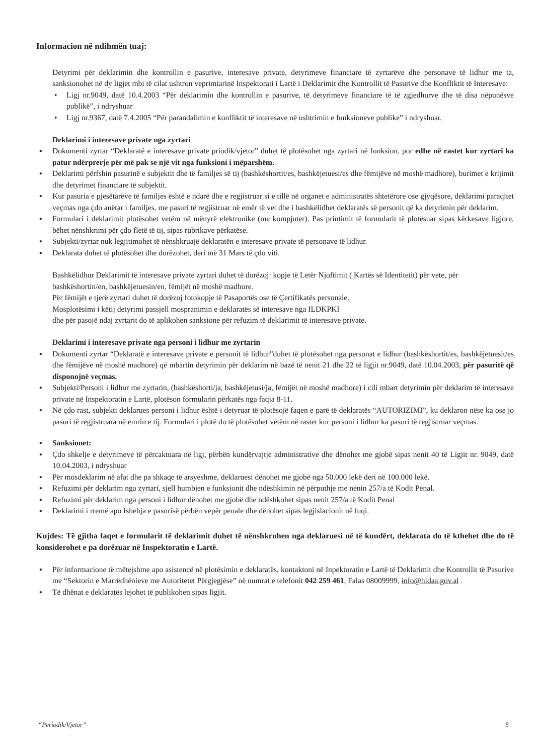Informacion në ndihmën tuaj:
Detyrimi për deklarimin dhe kontrollin e pasurive, interesave private, detyrimeve financiare të zyrtarëve dhe personave të lidhur me ta, sanksionohet në dy ligjet mbi të cilat ushtron veprimtarinë Inspektorati i Lartë i Deklarimit dhe Kontrollit të Pasurive dhe Konfliktit të Interesave:
• Ligj nr.9049, datë 10.4.2003 “Për deklarimin dhe kontrollin e pasurive, të detyrimeve financiare të të zgjedhurve dhe të disa nëpunësve publikë”, i ndryshuar
• Ligj nr.9367, datë 7.4.2005 “Për parandalimin e konfliktit të interesave në ushtrimin e funksioneve publike” i ndryshuar.
Deklarimi i interesave private nga zyrtari
▪ Dokumenti zyrtar “Deklaratë e interesave private priodik/vjetor” duhet të plotësohet nga zyrtari në funksion, por edhe në rastet kur zyrtari ka patur ndërprerje për më pak se një vit nga funksioni i mëparshëm.
▪ Deklarimi përfshin pasurinë e subjektit dhe të familjes së tij (bashkëshortit/es, bashkëjetuesi/es dhe fëmijëve në moshë madhore), burimet e krijimit dhe detyrimet financiare të subjektit.
▪ Kur pasuria e pjesëtarëve të familjes është e ndarë dhe e regjistruar si e tillë në organet e administratës shtetërore ose gjyqësore, deklarimi paraqitet veçmas nga çdo anëtar i familjes, me pasuri të regjistruar në emër të vet dhe i bashkëlidhet deklaratës së personit që ka detyrimin për deklarim.
▪ Formulari i deklarimit plotësohet vetëm në mënyrë elektronike (me kompjuter). Pas printimit të formularit të plotësuar sipas kërkesave ligjore, bëhet nënshkrimi për çdo fletë të tij, sipas rubrikave përkatëse.
▪ Subjekti/zyrtar nuk legjitimohet të nënshkruajë deklaratën e interesave private të personave të lidhur.
▪ Deklarata duhet të plotësohet dhe dorëzohet, deri më 31 Mars të çdo viti.
Bashkëlidhur Deklarimit të interesave private zyrtari duhet të dorëzoj: kopje të Letër Njoftimit ( Kartës së Identitetit) për vete, për bashkëshortin/en, bashkëjetuesin/en, fëmijët në moshë madhore.
Për fëmijët e tjerë zyrtari duhet të dorëzoj fotokopje të Pasaportës ose të Çertifikatës personale.
Mosplotësimi i këtij detyrimi passjell mospranimin e deklaratës së interesave nga ILDKPKI
dhe për pasojë ndaj zyrtarit do të aplikohen sanksione për refuzim të deklarimit të interesave private.
Deklarimi i interesave private nga personi i lidhur me zyrtarin
▪ Dokumenti zyrtar “Deklaratë e interesave private e personit të lidhur”duhet të plotësohet nga personat e lidhur (bashkëshortit/es, bashkëjetuesit/es dhe fëmijëve në moshë madhore) që mbartin detyrimin për deklarim në bazë të nenit 21 dhe 22 të ligjit nr.9049, datë 10.04.2003, për pasuritë që disponojnë veçmas.
▪ Subjekti/Personi i lidhur me zyrtarin, (bashkëshorti/ja, bashkëjetusi/ja, fëmijët në moshë madhore) i cili mbart detyrimin për deklarim të interesave private në Inspektoratin e Lartë, plotëson formularin përkatës nga faqja 8-11.
▪ Në çdo rast, subjekti deklarues personi i lidhur është i detyruar të plotësojë faqen e parë të deklaratës “AUTORIZIMI”, ku deklaron nëse ka ose jo pasuri të regjistruara në emrin e tij. Formulari i plotë do të plotësohet vetëm në rastet kur personi i lidhur ka pasuri të regjistruar veçmas.
▪ Sanksionet:
▪ Çdo shkelje e detyrimeve të përcaktuara në ligj, përbën kundërvajtje administrative dhe dënohet me gjobë sipas nenit 40 të Ligjit nr. 9049, datë 10.04.2003, i ndryshuar
▪ Për mosdeklarim në afat dhe pa shkaqe të arsyeshme, deklaruesi dënohet me gjobë nga 50.000 lekë deri në 100.000 lekë.
▪ Refuzimi për deklarim nga zyrtari, sjell humbjen e funksionit dhe ndëshkimin në përputhje me nenin 257/a të Kodit Penal.
▪ Refuzimi për deklarim nga personi i lidhur dënohet me gjobë dhe ndëshkohet sipas nenit 257/a të Kodit Penal
▪ Deklarimi i rremë apo fshehja e pasurisë përbën vepër penale dhe dënohet sipas legjislacionit në fuqi.
Kujdes: Të gjitha faqet e formularit të deklarimit duhet të nënshkruhen nga deklaruesi në të kundërt, deklarata do të kthehet dhe do të konsiderohet e pa dorëzuar në Inspektoratin e Lartë.
▪ Për informacione të mëtejshme apo asistencë në plotësimin e deklaratës, kontaktoni në Inpektoratin e Lartë të Deklarimit dhe Kontrollit të Pasurive me “Sektorin e Marrëdhënieve me Autoritetet Përgjegjëse” në numrat e telefonit 042 259 461, Falas 08009999, info@hidaa.gov.al .
▪ Të dhënat e deklaratës lejohet të publikohen sipas ligjit.
“Periodik/Vjetor” 5